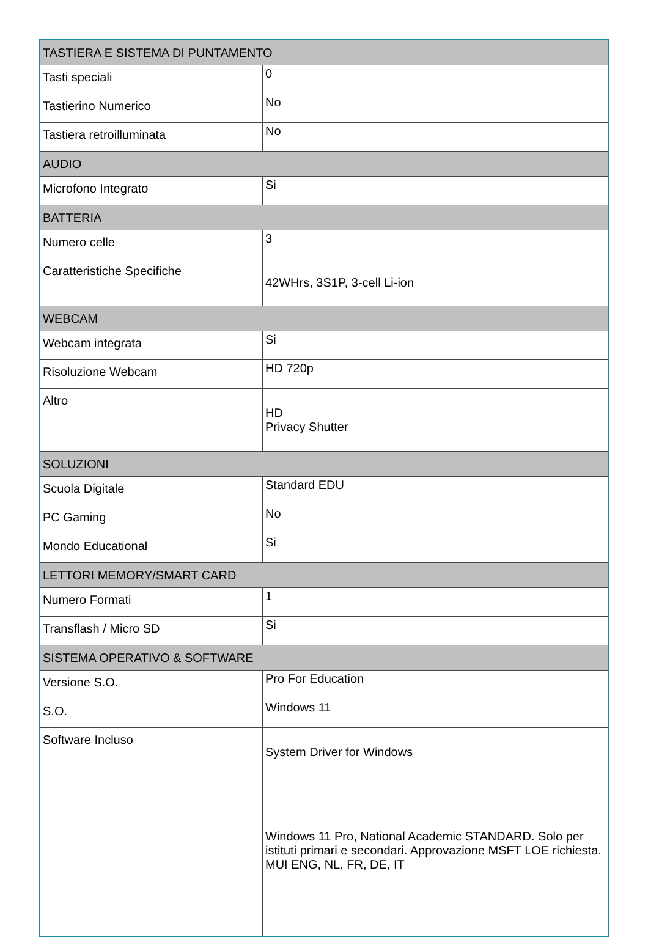| TASTIERA E SISTEMA DI PUNTAMENTO | |
| --- | --- |
| Tasti speciali | 0 |
| Tastierino Numerico | No |
| Tastiera retroilluminata | No |
| AUDIO | |
| Microfono Integrato | Si |
| BATTERIA | |
| Numero celle | 3 |
| Caratteristiche Specifiche | 42WHrs, 3S1P, 3-cell Li-ion |
| WEBCAM | |
| Webcam integrata | Si |
| Risoluzione Webcam | HD 720p |
| Altro | HD Privacy Shutter |
| SOLUZIONI | |
| Scuola Digitale | Standard EDU |
| PC Gaming | No |
| Mondo Educational | Si |
| LETTORI MEMORY/SMART CARD | |
| Numero Formati | 1 |
| Transflash / Micro SD | Si |
| SISTEMA OPERATIVO & SOFTWARE | |
| Versione S.O. | Pro For Education |
| S.O. | Windows 11 |
| Software Incluso | System Driver for Windows Windows 11 Pro, National Academic STANDARD. Solo per istituti primari e secondari. Approvazione MSFT LOE richiesta. MUI ENG, NL, FR, DE, IT |